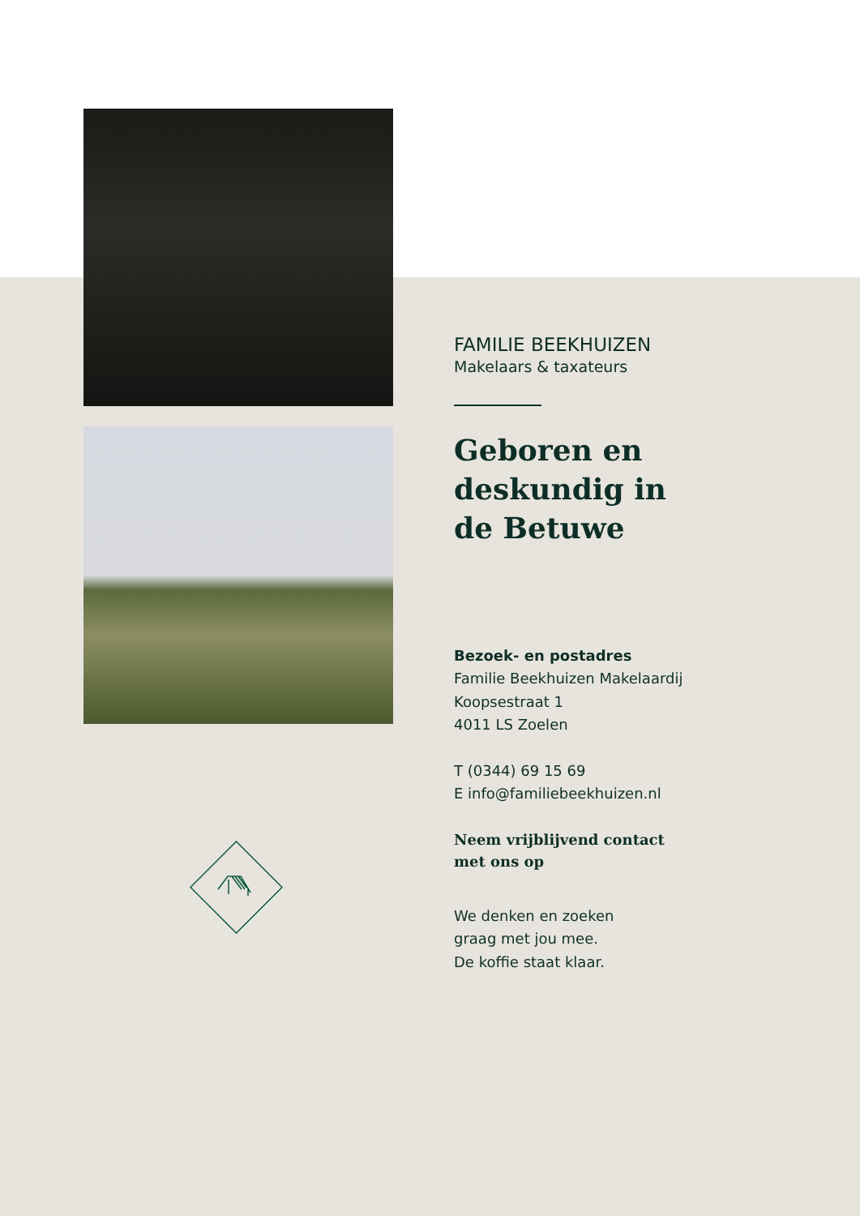FAMILIE BEEKHUIZEN
Makelaars & taxateurs
Geboren en deskundig in de Betuwe
Bezoek- en postadres
Familie Beekhuizen Makelaardij
Koopsestraat 1
4011 LS Zoelen
T (0344) 69 15 69
E info@familiebeekhuizen.nl
Neem vrijblijvend contact
met ons op
We denken en zoeken
graag met jou mee.
De koffie staat klaar.